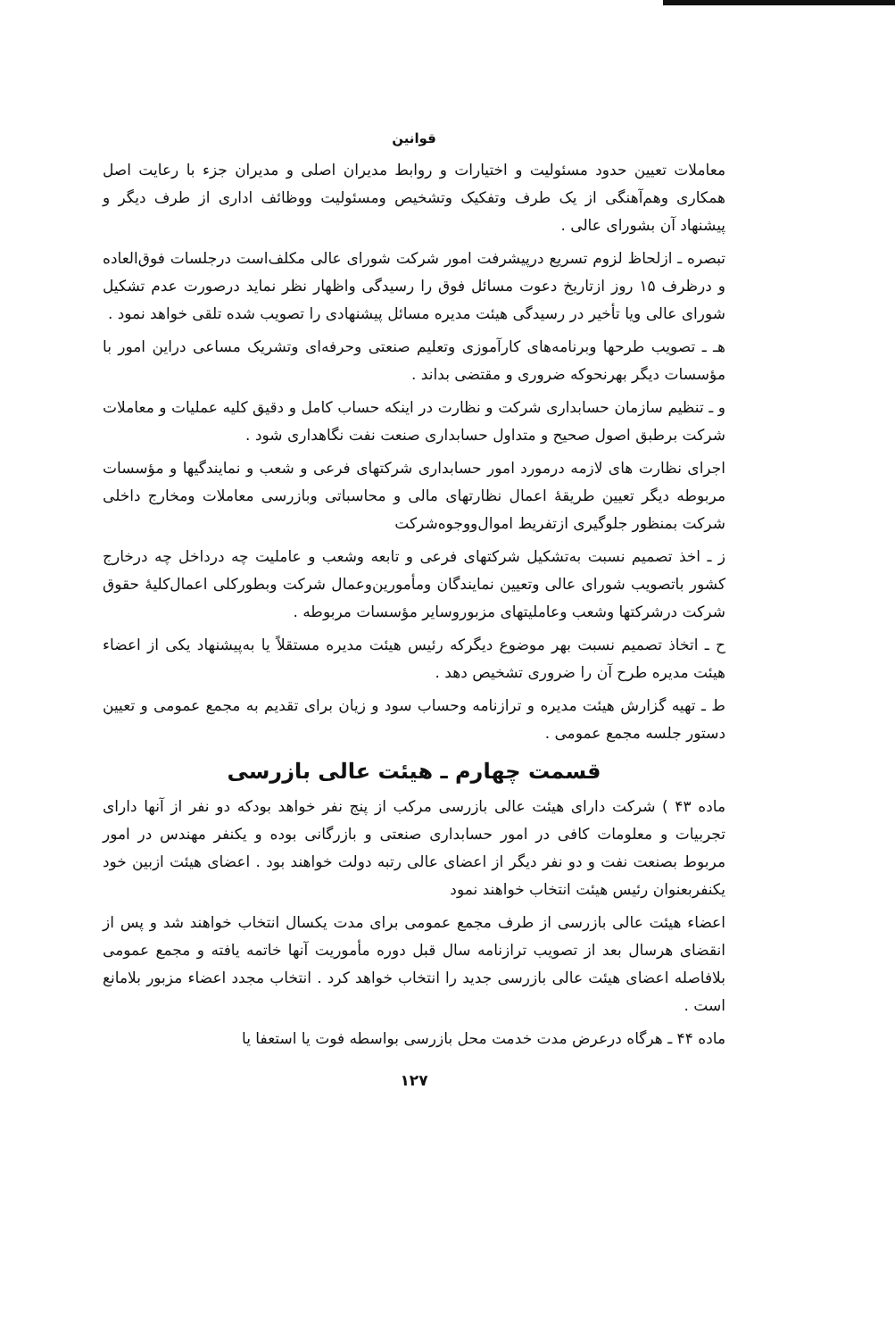قوانین
معاملات تعیین حدود مسئولیت و اختیارات و روابط مدیران اصلی و مدیران جزء با رعایت اصل همکاری وهم‌آهنگی از یک طرف وتفکیک وتشخیص ومسئولیت ووظائف اداری از طرف دیگر و پیشنهاد آن بشورای عالی .
تبصره ـ ازلحاظ لزوم تسریع درپیشرفت امور شرکت شورای عالی مکلف‌است درجلسات فوق‌العاده و درظرف ۱۵ روز ازتاریخ دعوت مسائل فوق را رسیدگی واظهار نظر نماید درصورت عدم تشکیل شورای عالی ویا تأخیر در رسیدگی هیئت مدیره مسائل پیشنهادی را تصویب شده تلقی خواهد نمود .
هـ ـ تصویب طرحها وبرنامه‌های کارآموزی وتعلیم صنعتی وحرفه‌ای وتشریک مساعی دراین امور با مؤسسات دیگر بهرنحوکه ضروری و مقتضی بداند .
و ـ تنظیم سازمان حسابداری شرکت و نظارت در اینکه حساب کامل و دقیق کلیه عملیات و معاملات شرکت برطبق اصول صحیح و متداول حسابداری صنعت نفت نگاهداری شود .
اجرای نظارت های لازمه درمورد امور حسابداری شرکتهای فرعی و شعب و نمایندگیها و مؤسسات مربوطه دیگر تعیین طریقهٔ اعمال نظارتهای مالی و محاسباتی وبازرسی معاملات ومخارج داخلی شرکت بمنظور جلوگیری ازتفریط اموال‌ووجوه‌شرکت
ز ـ اخذ تصمیم نسبت به‌تشکیل شرکتهای فرعی و تابعه وشعب و عاملیت چه درداخل چه درخارج کشور باتصویب شورای عالی وتعیین نمایندگان ومأمورین‌وعمال شرکت وبطورکلی اعمال‌کلیهٔ حقوق شرکت درشرکتها وشعب وعاملیتهای مزبوروسایر مؤسسات مربوطه .
ح ـ اتخاذ تصمیم نسبت بهر موضوع دیگرکه رئیس هیئت مدیره مستقلاً یا به‌پیشنهاد یکی از اعضاء هیئت مدیره طرح آن را ضروری تشخیص دهد .
ط ـ تهیه گزارش هیئت مدیره و ترازنامه وحساب سود و زیان برای تقدیم به مجمع عمومی و تعیین دستور جلسه مجمع عمومی .
قسمت چهارم ـ هیئت عالی بازرسی
ماده ۴۳ ) شرکت دارای هیئت عالی بازرسی مرکب از پنج نفر خواهد بودکه دو نفر از آنها دارای تجربیات و معلومات کافی در امور حسابداری صنعتی و بازرگانی بوده و یکنفر مهندس در امور مربوط بصنعت نفت و دو نفر دیگر از اعضای عالی رتبه دولت خواهند بود . اعضای هیئت ازبین خود یکنفربعنوان رئیس هیئت انتخاب خواهند نمود
اعضاء هیئت عالی بازرسی از طرف مجمع عمومی برای مدت یکسال انتخاب خواهند شد و پس از انقضای هرسال بعد از تصویب ترازنامه سال قبل دوره مأموریت آنها خاتمه یافته و مجمع عمومی بلافاصله اعضای هیئت عالی بازرسی جدید را انتخاب خواهد کرد . انتخاب مجدد اعضاء مزبور بلامانع است .
ماده ۴۴ ـ هرگاه درعرض مدت خدمت محل بازرسی بواسطه فوت یا استعفا یا
۱۲۷